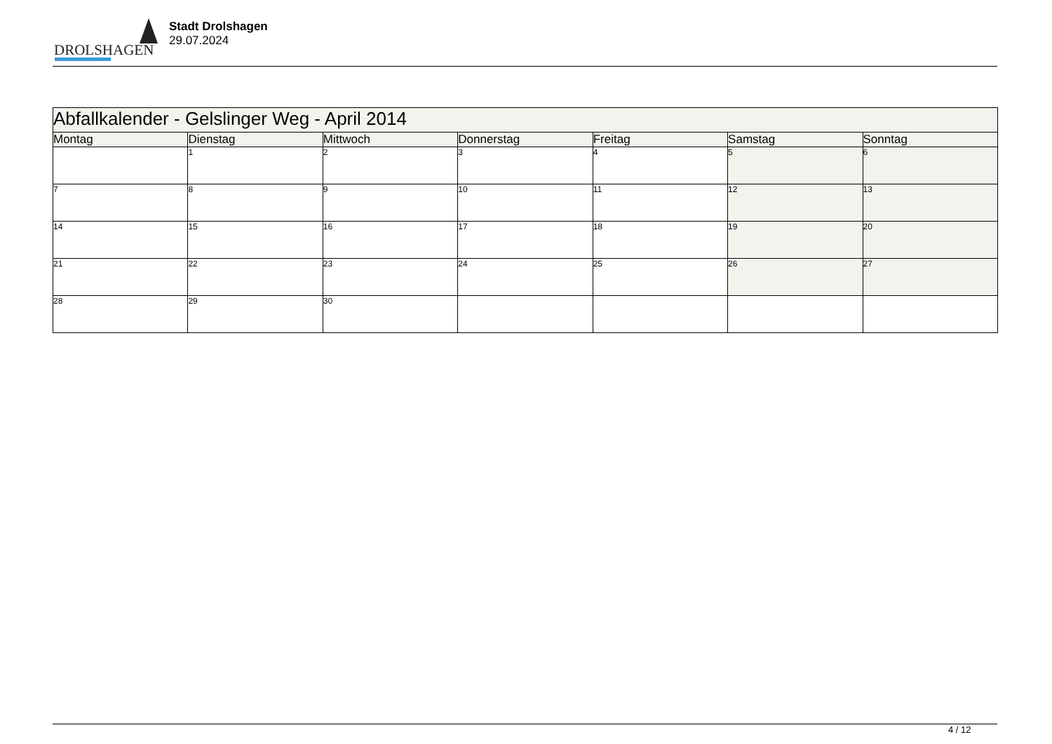DROLSHAGEN
Stadt Drolshagen
29.07.2024
| Abfallkalender - Gelslinger Weg - April 2014 | | | | | | |
| Montag | Dienstag | Mittwoch | Donnerstag | Freitag | Samstag | Sonntag |
| | 1 | 2 | 3 | 4 | 5 | 6 |
| 7 | 8 | 9 | 10 | 11 | 12 | 13 |
| 14 | 15 | 16 | 17 | 18 | 19 | 20 |
| 21 | 22 | 23 | 24 | 25 | 26 | 27 |
| 28 | 29 | 30 | | | | |
4 / 12